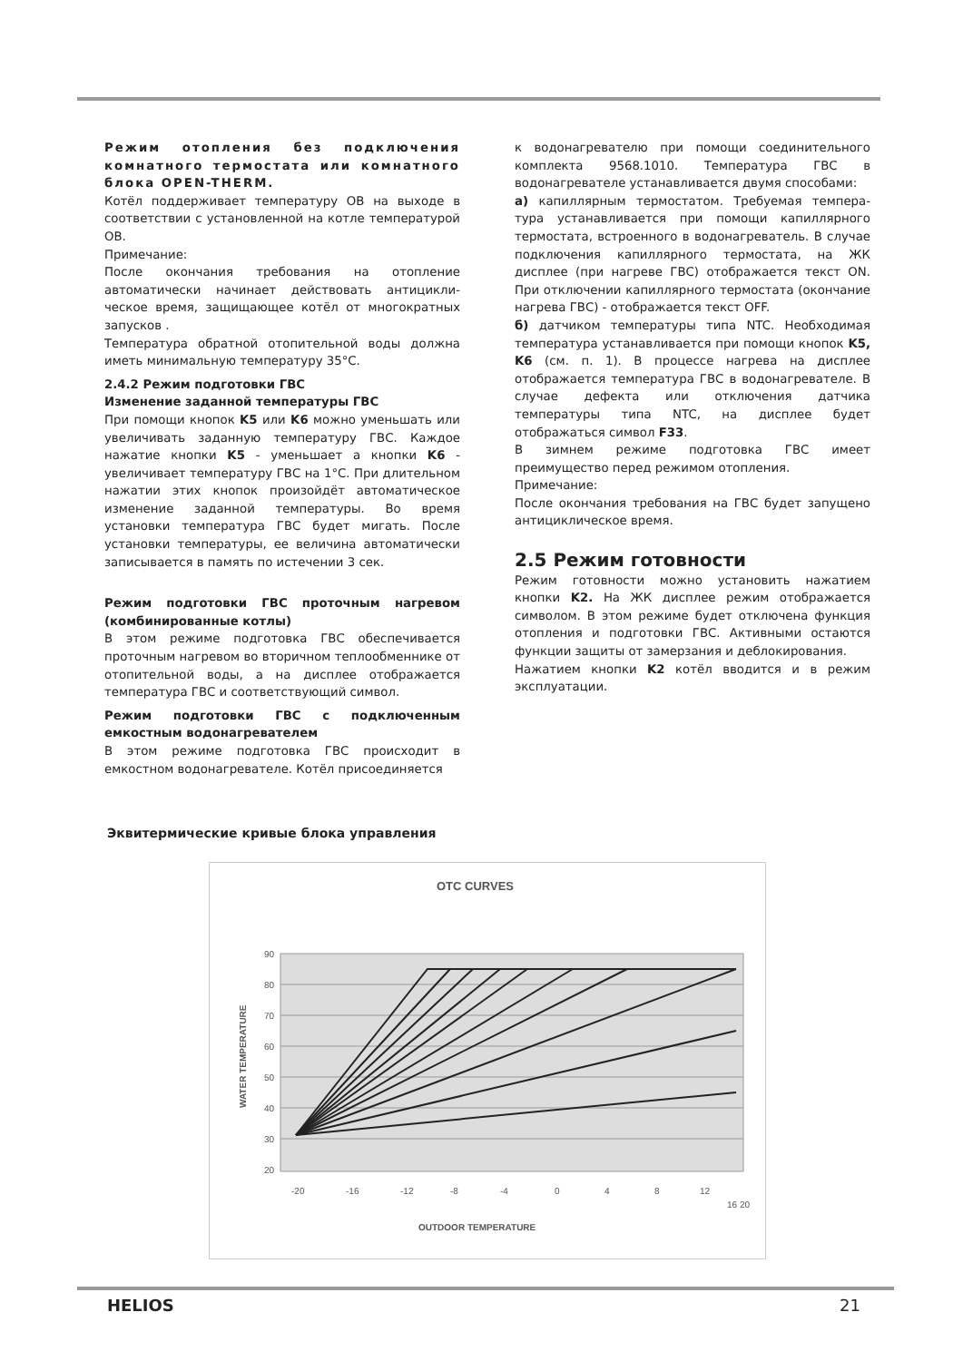Режим отопления без подключения комнатного термостата или комнатного блока OPEN-THERM.
Котёл поддерживает температуру ОВ на выходе в соответствии с установленной на котле температурой ОВ.
Примечание:
После окончания требования на отопление автоматически начинает действовать антицикли-ческое время, защищающее котёл от многократных запусков .
Температура обратной отопительной воды должна иметь минимальную температуру 35°С.
2.4.2 Режим подготовки ГВС
Изменение заданной температуры ГВС
При помощи кнопок K5 или K6 можно уменьшать или увеличивать заданную температуру ГВС. Каждое нажатие кнопки K5 - уменьшает а кнопки K6 - увеличивает температуру ГВС на 1°С. При длительном нажатии этих кнопок произойдёт автоматическое изменение заданной температуры. Во время установки температура ГВС будет мигать. После установки температуры, ее величина автоматически записывается в память по истечении 3 сек.
Режим подготовки ГВС проточным нагревом (комбинированные котлы)
В этом режиме подготовка ГВС обеспечивается проточным нагревом во вторичном теплообменнике от отопительной воды, а на дисплее отображается температура ГВС и соответствующий символ.
Режим подготовки ГВС с подключенным емкостным водонагревателем
В этом режиме подготовка ГВС происходит в емкостном водонагревателе. Котёл присоединяется
к водонагревателю при помощи соединительного комплекта 9568.1010. Температура ГВС в водонагревателе устанавливается двумя способами:
а) капиллярным термостатом. Требуемая темпера-тура устанавливается при помощи капиллярного термостата, встроенного в водонагреватель. В случае подключения капиллярного термостата, на ЖК дисплее (при нагреве ГВС) отображается текст ON. При отключении капиллярного термостата (окончание нагрева ГВС) - отображается текст OFF.
б) датчиком температуры типа NTC. Необходимая температура устанавливается при помощи кнопок K5, K6 (см. п. 1). В процессе нагрева на дисплее отображается температура ГВС в водонагревателе. В случае дефекта или отключения датчика температуры типа NTC, на дисплее будет отображаться символ F33.
В зимнем режиме подготовка ГВС имеет преимущество перед режимом отопления.
Примечание:
После окончания требования на ГВС будет запущено антициклическое время.
2.5 Режим готовности
Режим готовности можно установить нажатием кнопки K2. На ЖК дисплее режим отображается символом. В этом режиме будет отключена функция отопления и подготовки ГВС. Активными остаются функции защиты от замерзания и деблокирования.
Нажатием кнопки K2 котёл вводится и в режим эксплуатации.
Эквитермические кривые блока управления
OTC CURVES
90
80
70
60
50
40
30
20
-20
-16
-12
-8
-4
0
4
8
12
16 20
OUTDOOR TEMPERATURE
WATER TEMPERATURE
HELIOS 21